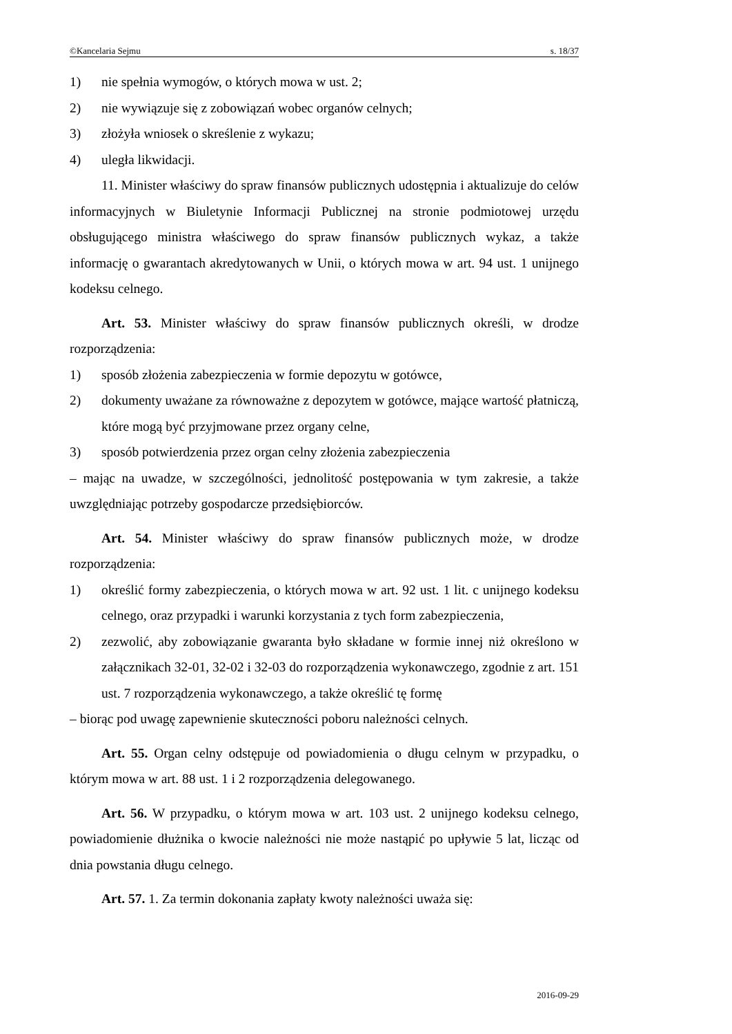©Kancelaria Sejmu s. 18/37
1) nie spełnia wymogów, o których mowa w ust. 2;
2) nie wywiązuje się z zobowiązań wobec organów celnych;
3) złożyła wniosek o skreślenie z wykazu;
4) uległa likwidacji.
11. Minister właściwy do spraw finansów publicznych udostępnia i aktualizuje do celów informacyjnych w Biuletynie Informacji Publicznej na stronie podmiotowej urzędu obsługującego ministra właściwego do spraw finansów publicznych wykaz, a także informację o gwarantach akredytowanych w Unii, o których mowa w art. 94 ust. 1 unijnego kodeksu celnego.
Art. 53. Minister właściwy do spraw finansów publicznych określi, w drodze rozporządzenia:
1) sposób złożenia zabezpieczenia w formie depozytu w gotówce,
2) dokumenty uważane za równoważne z depozytem w gotówce, mające wartość płatniczą, które mogą być przyjmowane przez organy celne,
3) sposób potwierdzenia przez organ celny złożenia zabezpieczenia
– mając na uwadze, w szczególności, jednolitość postępowania w tym zakresie, a także uwzględniając potrzeby gospodarcze przedsiębiorców.
Art. 54. Minister właściwy do spraw finansów publicznych może, w drodze rozporządzenia:
1) określić formy zabezpieczenia, o których mowa w art. 92 ust. 1 lit. c unijnego kodeksu celnego, oraz przypadki i warunki korzystania z tych form zabezpieczenia,
2) zezwolić, aby zobowiązanie gwaranta było składane w formie innej niż określono w załącznikach 32-01, 32-02 i 32-03 do rozporządzenia wykonawczego, zgodnie z art. 151 ust. 7 rozporządzenia wykonawczego, a także określić tę formę
– biorąc pod uwagę zapewnienie skuteczności poboru należności celnych.
Art. 55. Organ celny odstępuje od powiadomienia o długu celnym w przypadku, o którym mowa w art. 88 ust. 1 i 2 rozporządzenia delegowanego.
Art. 56. W przypadku, o którym mowa w art. 103 ust. 2 unijnego kodeksu celnego, powiadomienie dłużnika o kwocie należności nie może nastąpić po upływie 5 lat, licząc od dnia powstania długu celnego.
Art. 57. 1. Za termin dokonania zapłaty kwoty należności uważa się:
2016-09-29